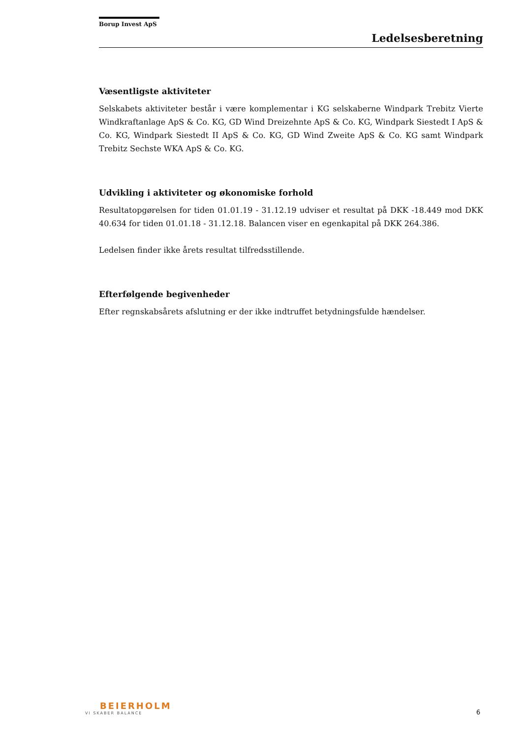Borup Invest ApS
Ledelsesberetning
Væsentligste aktiviteter
Selskabets aktiviteter består i være komplementar i KG selskaberne Windpark Trebitz Vierte Windkraftanlage ApS & Co. KG, GD Wind Dreizehnte ApS & Co. KG, Windpark Siestedt I ApS & Co. KG, Windpark Siestedt II ApS & Co. KG, GD Wind Zweite ApS & Co. KG samt Windpark Trebitz Sechste WKA ApS & Co. KG.
Udvikling i aktiviteter og økonomiske forhold
Resultatopgørelsen for tiden 01.01.19 - 31.12.19 udviser et resultat på DKK -18.449 mod DKK 40.634 for tiden 01.01.18 - 31.12.18. Balancen viser en egenkapital på DKK 264.386.
Ledelsen finder ikke årets resultat tilfredsstillende.
Efterfølgende begivenheder
Efter regnskabsårets afslutning er der ikke indtruffet betydningsfulde hændelser.
BEIERHOLM
VI SKABER BALANCE
6